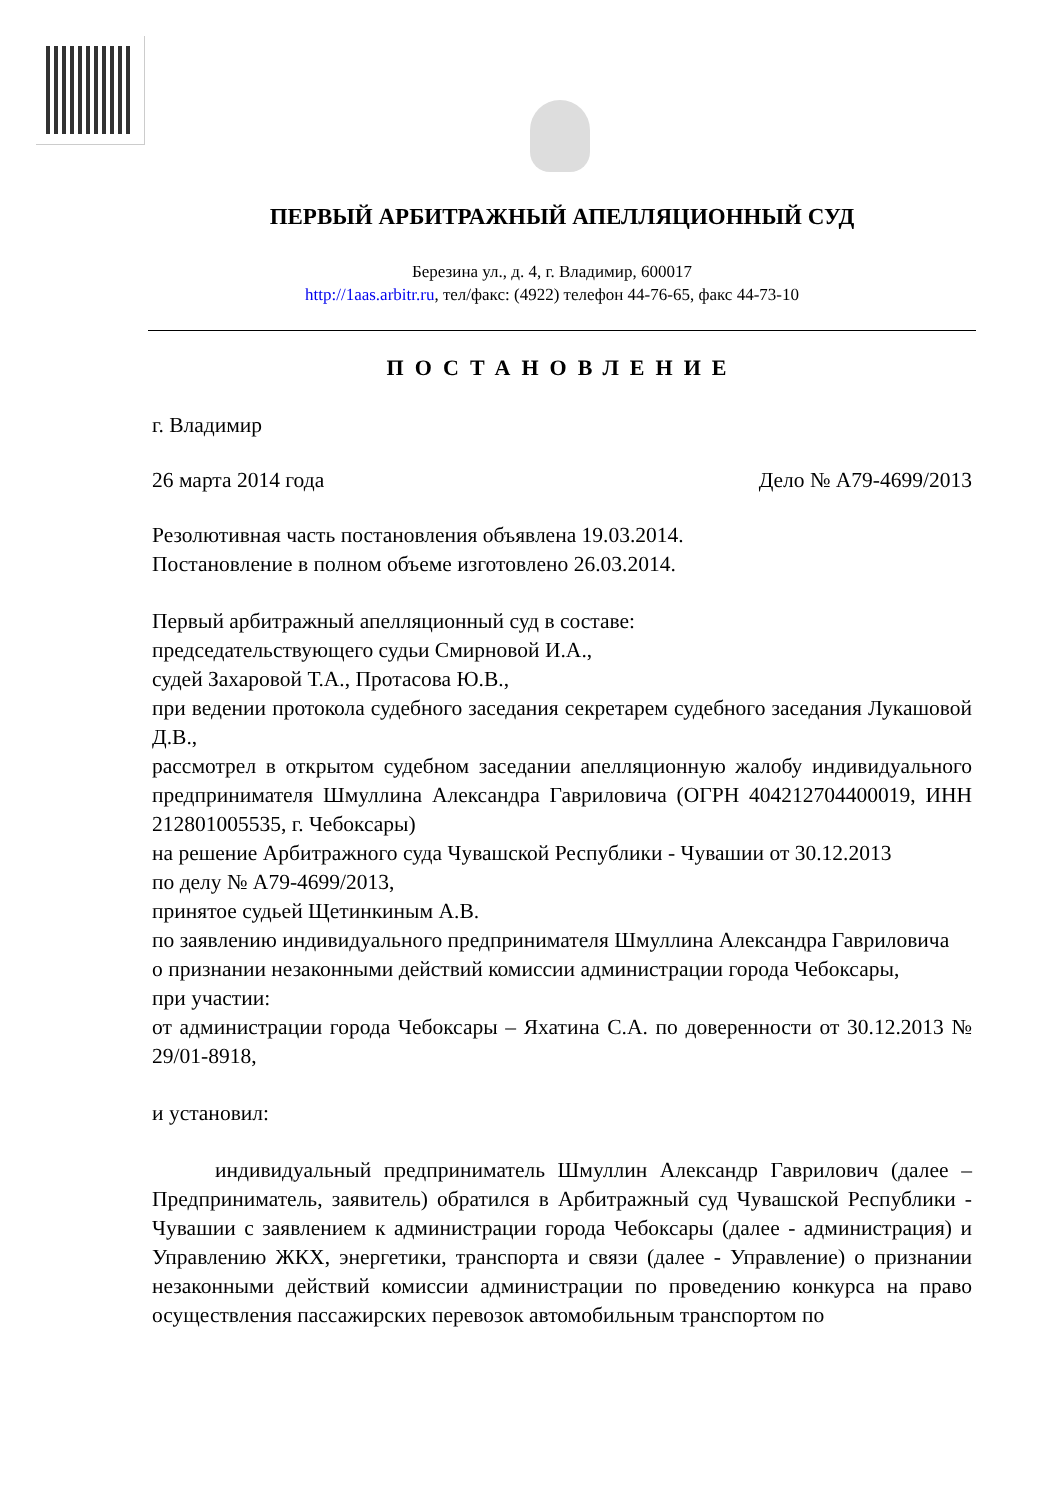ПЕРВЫЙ АРБИТРАЖНЫЙ АПЕЛЛЯЦИОННЫЙ СУД
Березина ул., д. 4, г. Владимир, 600017
http://1aas.arbitr.ru, тел/факс: (4922) телефон 44-76-65, факс 44-73-10
ПОСТАНОВЛЕНИЕ
г. Владимир
26 марта 2014 года Дело № А79-4699/2013
Резолютивная часть постановления объявлена 19.03.2014.
Постановление в полном объеме изготовлено 26.03.2014.
Первый арбитражный апелляционный суд в составе:
председательствующего судьи Смирновой И.А.,
судей Захаровой Т.А., Протасова Ю.В.,
при ведении протокола судебного заседания секретарем судебного заседания Лукашовой Д.В.,
рассмотрел в открытом судебном заседании апелляционную жалобу индивидуального предпринимателя Шмуллина Александра Гавриловича (ОГРН 404212704400019, ИНН 212801005535, г. Чебоксары)
на решение Арбитражного суда Чувашской Республики - Чувашии от 30.12.2013
по делу № А79-4699/2013,
принятое судьей Щетинкиным А.В.
по заявлению индивидуального предпринимателя Шмуллина Александра Гавриловича
о признании незаконными действий комиссии администрации города Чебоксары,
при участии:
от администрации города Чебоксары – Яхатина С.А. по доверенности от 30.12.2013 № 29/01-8918,
и установил:
индивидуальный предприниматель Шмуллин Александр Гаврилович (далее – Предприниматель, заявитель) обратился в Арбитражный суд Чувашской Республики - Чувашии с заявлением к администрации города Чебоксары (далее - администрация) и Управлению ЖКХ, энергетики, транспорта и связи (далее - Управление) о признании незаконными действий комиссии администрации по проведению конкурса на право осуществления пассажирских перевозок автомобильным транспортом по